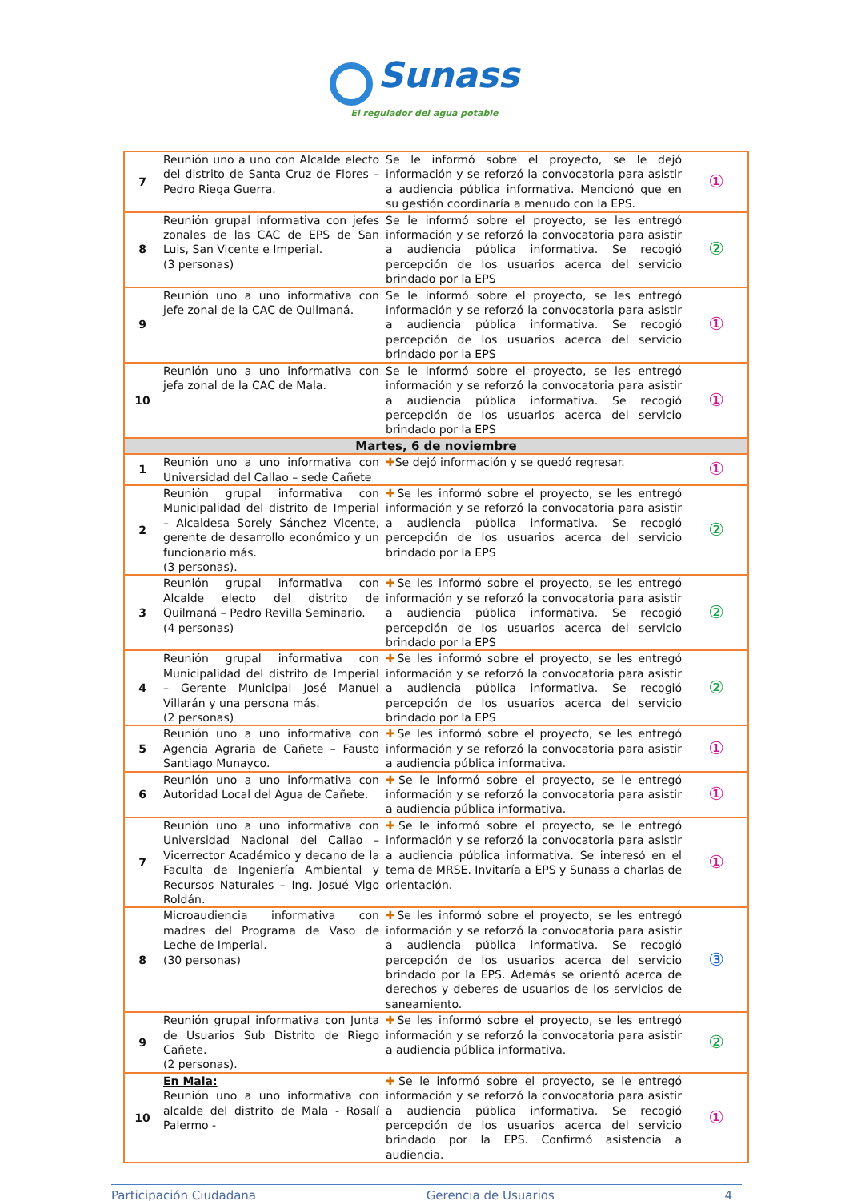Sunass
El regulador del agua potable
| 7 | Reunión uno a uno con Alcalde electo del distrito de Santa Cruz de Flores – Pedro Riega Guerra. | Se le informó sobre el proyecto, se le dejó información y se reforzó la convocatoria para asistir a audiencia pública informativa. Mencionó que en su gestión coordinaría a menudo con la EPS. | ① |
| 8 | Reunión grupal informativa con jefes zonales de las CAC de EPS de San Luis, San Vicente e Imperial. (3 personas) | Se le informó sobre el proyecto, se les entregó información y se reforzó la convocatoria para asistir a audiencia pública informativa. Se recogió percepción de los usuarios acerca del servicio brindado por la EPS | ② |
| 9 | Reunión uno a uno informativa con jefe zonal de la CAC de Quilmaná. | Se le informó sobre el proyecto, se les entregó información y se reforzó la convocatoria para asistir a audiencia pública informativa. Se recogió percepción de los usuarios acerca del servicio brindado por la EPS | ① |
| 10 | Reunión uno a uno informativa con jefa zonal de la CAC de Mala. | Se le informó sobre el proyecto, se les entregó información y se reforzó la convocatoria para asistir a audiencia pública informativa. Se recogió percepción de los usuarios acerca del servicio brindado por la EPS | ① |
| Martes, 6 de noviembre | | | |
| 1 | Reunión uno a uno informativa con Universidad del Callao – sede Cañete | ✚ Se dejó información y se quedó regresar. | ① |
| 2 | Reunión grupal informativa con Municipalidad del distrito de Imperial – Alcaldesa Sorely Sánchez Vicente, gerente de desarrollo económico y un funcionario más. (3 personas). | ✚ Se les informó sobre el proyecto, se les entregó información y se reforzó la convocatoria para asistir a audiencia pública informativa. Se recogió percepción de los usuarios acerca del servicio brindado por la EPS | ② |
| 3 | Reunión grupal informativa con Alcalde electo del distrito de Quilmaná – Pedro Revilla Seminario. (4 personas) | ✚ Se les informó sobre el proyecto, se les entregó información y se reforzó la convocatoria para asistir a audiencia pública informativa. Se recogió percepción de los usuarios acerca del servicio brindado por la EPS | ② |
| 4 | Reunión grupal informativa con Municipalidad del distrito de Imperial – Gerente Municipal José Manuel Villarán y una persona más. (2 personas) | ✚ Se les informó sobre el proyecto, se les entregó información y se reforzó la convocatoria para asistir a audiencia pública informativa. Se recogió percepción de los usuarios acerca del servicio brindado por la EPS | ② |
| 5 | Reunión uno a uno informativa con Agencia Agraria de Cañete – Fausto Santiago Munayco. | ✚ Se les informó sobre el proyecto, se les entregó información y se reforzó la convocatoria para asistir a audiencia pública informativa. | ① |
| 6 | Reunión uno a uno informativa con Autoridad Local del Agua de Cañete. | ✚ Se le informó sobre el proyecto, se le entregó información y se reforzó la convocatoria para asistir a audiencia pública informativa. | ① |
| 7 | Reunión uno a uno informativa con Universidad Nacional del Callao – Vicerrector Académico y decano de la Faculta de Ingeniería Ambiental y Recursos Naturales – Ing. Josué Vigo Roldán. | ✚ Se le informó sobre el proyecto, se le entregó información y se reforzó la convocatoria para asistir a audiencia pública informativa. Se interesó en el tema de MRSE. Invitaría a EPS y Sunass a charlas de orientación. | ① |
| 8 | Microaudiencia informativa con madres del Programa de Vaso de Leche de Imperial. (30 personas) | ✚ Se les informó sobre el proyecto, se les entregó información y se reforzó la convocatoria para asistir a audiencia pública informativa. Se recogió percepción de los usuarios acerca del servicio brindado por la EPS. Además se orientó acerca de derechos y deberes de usuarios de los servicios de saneamiento. | ③ |
| 9 | Reunión grupal informativa con Junta de Usuarios Sub Distrito de Riego Cañete. (2 personas). | ✚ Se les informó sobre el proyecto, se les entregó información y se reforzó la convocatoria para asistir a audiencia pública informativa. | ② |
| 10 | En Mala: Reunión uno a uno informativa con alcalde del distrito de Mala - Rosalí Palermo - | ✚ Se le informó sobre el proyecto, se le entregó información y se reforzó la convocatoria para asistir a audiencia pública informativa. Se recogió percepción de los usuarios acerca del servicio brindado por la EPS. Confirmó asistencia a audiencia. | ① |
Participación Ciudadana Gerencia de Usuarios 4